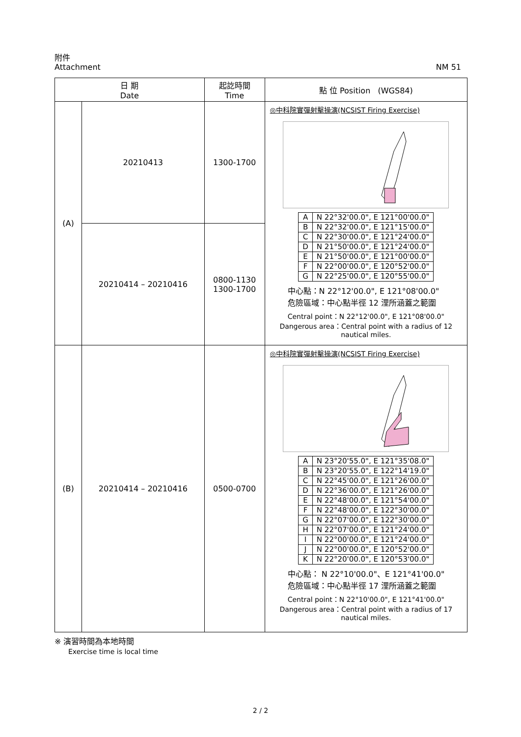附件
Attachment NM 51
| 日 期 Date | | 起訖時間 Time | 點 位 Position (WGS84) |
| --- | --- | --- | --- |
| (A) | 20210413 | 1300-1700 | ◎中科院實彈射擊操演(NCSIST Firing Exercise) / A / N 22°32'00.0", E 121°00'00.0" / / B / N 22°32'00.0", E 121°15'00.0" / / C / N 22°30'00.0", E 121°24'00.0" / / D / N 21°50'00.0", E 121°24'00.0" / / E / N 21°50'00.0", E 121°00'00.0" / / F / N 22°00'00.0", E 120°52'00.0" / / G / N 22°25'00.0", E 120°55'00.0" / 中心點：N 22°12'00.0", E 121°08'00.0" 危險區域：中心點半徑 12 浬所涵蓋之範圍 Central point：N 22°12'00.0", E 121°08'00.0" Dangerous area：Central point with a radius of 12 nautical miles. |
| | 20210414 – 20210416 | 0800-1130 1300-1700 | |
| (B) | 20210414 – 20210416 | 0500-0700 | ◎中科院實彈射擊操演(NCSIST Firing Exercise) / A / N 23°20'55.0", E 121°35'08.0" / / B / N 23°20'55.0", E 122°14'19.0" / / C / N 22°45'00.0", E 121°26'00.0" / / D / N 22°36'00.0", E 121°26'00.0" / / E / N 22°48'00.0", E 121°54'00.0" / / F / N 22°48'00.0", E 122°30'00.0" / / G / N 22°07'00.0", E 122°30'00.0" / / H / N 22°07'00.0", E 121°24'00.0" / / I / N 22°00'00.0", E 121°24'00.0" / / J / N 22°00'00.0", E 120°52'00.0" / / K / N 22°20'00.0", E 120°53'00.0" / 中心點： N 22°10'00.0"、E 121°41'00.0" 危險區域：中心點半徑 17 浬所涵蓋之範圍 Central point：N 22°10'00.0", E 121°41'00.0" Dangerous area：Central point with a radius of 17 nautical miles. |
※ 演習時間為本地時間
Exercise time is local time
2 / 2